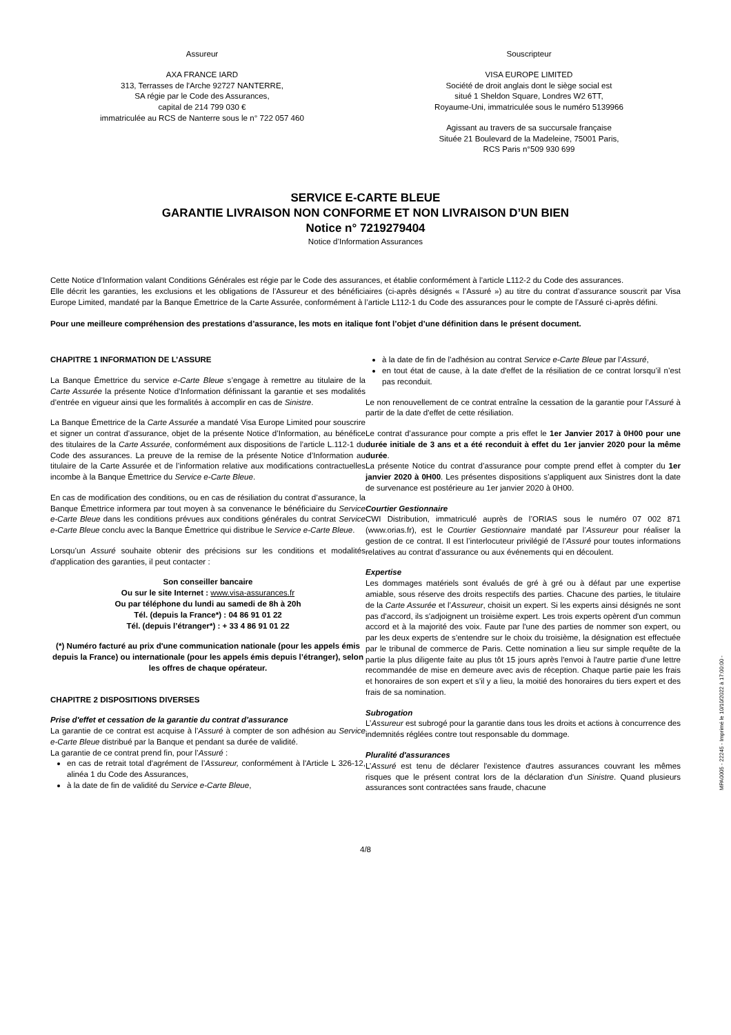Assureur
AXA FRANCE IARD
313, Terrasses de l'Arche 92727 NANTERRE,
SA régie par le Code des Assurances,
capital de 214 799 030 €
immatriculée au RCS de Nanterre sous le n° 722 057 460
Souscripteur
VISA EUROPE LIMITED
Société de droit anglais dont le siège social est
situé 1 Sheldon Square, Londres W2 6TT,
Royaume-Uni, immatriculée sous le numéro 5139966
Agissant au travers de sa succursale française
Située 21 Boulevard de la Madeleine, 75001 Paris,
RCS Paris n°509 930 699
SERVICE E-CARTE BLEUE
GARANTIE LIVRAISON NON CONFORME ET NON LIVRAISON D’UN BIEN
Notice n° 7219279404
Notice d’Information Assurances
Cette Notice d’Information valant Conditions Générales est régie par le Code des assurances, et établie conformément à l’article L112-2 du Code des assurances.
Elle décrit les garanties, les exclusions et les obligations de l’Assureur et des bénéficiaires (ci-après désignés « l’Assuré ») au titre du contrat d’assurance souscrit par Visa Europe Limited, mandaté par la Banque Émettrice de la Carte Assurée, conformément à l’article L112-1 du Code des assurances pour le compte de l’Assuré ci-après défini.
Pour une meilleure compréhension des prestations d’assurance, les mots en italique font l’objet d’une définition dans le présent document.
CHAPITRE 1 INFORMATION DE L’ASSURE
La Banque Émettrice du service e-Carte Bleue s’engage à remettre au titulaire de la Carte Assurée la présente Notice d’Information définissant la garantie et ses modalités d’entrée en vigueur ainsi que les formalités à accomplir en cas de Sinistre.
La Banque Émettrice de la Carte Assurée a mandaté Visa Europe Limited pour souscrire et signer un contrat d’assurance, objet de la présente Notice d’Information, au bénéfice des titulaires de la Carte Assurée, conformément aux dispositions de l’article L.112-1 du Code des assurances. La preuve de la remise de la présente Notice d’Information au titulaire de la Carte Assurée et de l’information relative aux modifications contractuelles incombe à la Banque Émettrice du Service e-Carte Bleue.
En cas de modification des conditions, ou en cas de résiliation du contrat d’assurance, la Banque Émettrice informera par tout moyen à sa convenance le bénéficiaire du Service e-Carte Bleue dans les conditions prévues aux conditions générales du contrat Service e-Carte Bleue conclu avec la Banque Émettrice qui distribue le Service e-Carte Bleue.
Lorsqu’un Assuré souhaite obtenir des précisions sur les conditions et modalités d'application des garanties, il peut contacter :
Son conseiller bancaire
Ou sur le site Internet : www.visa-assurances.fr
Ou par téléphone du lundi au samedi de 8h à 20h
Tél. (depuis la France*) : 04 86 91 01 22
Tél. (depuis l’étranger*) : + 33 4 86 91 01 22
(*) Numéro facturé au prix d'une communication nationale (pour les appels émis depuis la France) ou internationale (pour les appels émis depuis l’étranger), selon les offres de chaque opérateur.
CHAPITRE 2 DISPOSITIONS DIVERSES
Prise d'effet et cessation de la garantie du contrat d’assurance
La garantie de ce contrat est acquise à l’Assuré à compter de son adhésion au Service e-Carte Bleue distribué par la Banque et pendant sa durée de validité.
La garantie de ce contrat prend fin, pour l’Assuré :
en cas de retrait total d'agrément de l’Assureur, conformément à l'Article L 326-12, alinéa 1 du Code des Assurances,
à la date de fin de validité du Service e-Carte Bleue,
à la date de fin de l’adhésion au contrat Service e-Carte Bleue par l’Assuré,
en tout état de cause, à la date d'effet de la résiliation de ce contrat lorsqu’il n’est pas reconduit.
Le non renouvellement de ce contrat entraîne la cessation de la garantie pour l’Assuré à partir de la date d'effet de cette résiliation.
Le contrat d’assurance pour compte a pris effet le 1er Janvier 2017 à 0H00 pour une durée initiale de 3 ans et a été reconduit à effet du 1er janvier 2020 pour la même durée.
La présente Notice du contrat d’assurance pour compte prend effet à compter du 1er janvier 2020 à 0H00. Les présentes dispositions s’appliquent aux Sinistres dont la date de survenance est postérieure au 1er janvier 2020 à 0H00.
Courtier Gestionnaire
CWI Distribution, immatriculé auprès de l’ORIAS sous le numéro 07 002 871 (www.orias.fr), est le Courtier Gestionnaire mandaté par l’Assureur pour réaliser la gestion de ce contrat. Il est l’interlocuteur privilégié de l’Assuré pour toutes informations relatives au contrat d’assurance ou aux événements qui en découlent.
Expertise
Les dommages matériels sont évalués de gré à gré ou à défaut par une expertise amiable, sous réserve des droits respectifs des parties. Chacune des parties, le titulaire de la Carte Assurée et l’Assureur, choisit un expert. Si les experts ainsi désignés ne sont pas d'accord, ils s'adjoignent un troisième expert. Les trois experts opèrent d'un commun accord et à la majorité des voix. Faute par l'une des parties de nommer son expert, ou par les deux experts de s'entendre sur le choix du troisième, la désignation est effectuée par le tribunal de commerce de Paris. Cette nomination a lieu sur simple requête de la partie la plus diligente faite au plus tôt 15 jours après l'envoi à l'autre partie d'une lettre recommandée de mise en demeure avec avis de réception. Chaque partie paie les frais et honoraires de son expert et s'il y a lieu, la moitié des honoraires du tiers expert et des frais de sa nomination.
Subrogation
L’Assureur est subrogé pour la garantie dans tous les droits et actions à concurrence des indemnités réglées contre tout responsable du dommage.
Pluralité d'assurances
L’Assuré est tenu de déclarer l'existence d'autres assurances couvrant les mêmes risques que le présent contrat lors de la déclaration d'un Sinistre. Quand plusieurs assurances sont contractées sans fraude, chacune
4/8
MPA0005 - 22245 - Imprimé le 10/10/2022 à 17:00:00 -